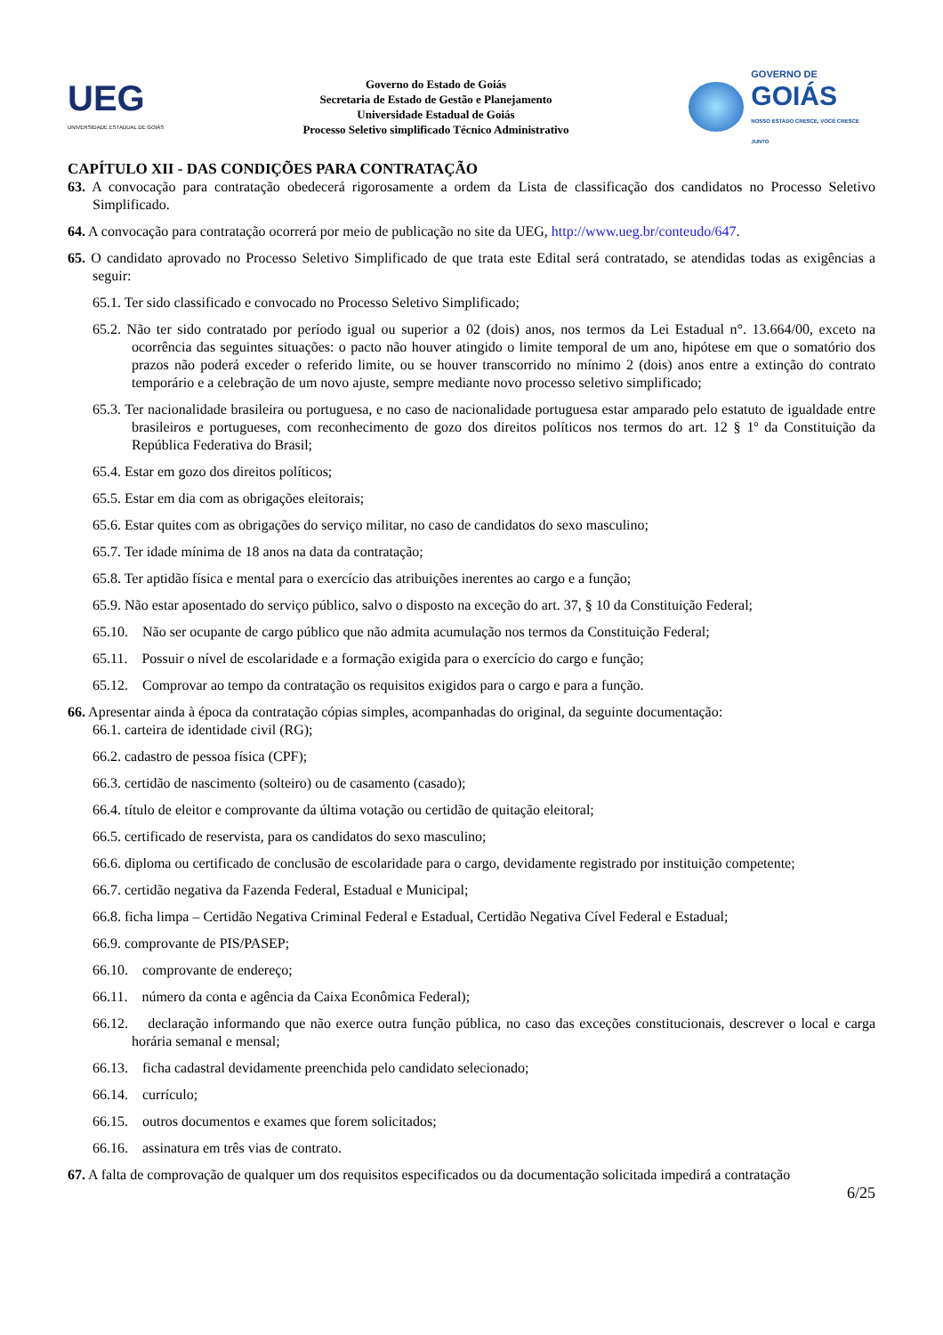UEG
UNIVERSIDADE ESTADUAL DE GOIÁS
Governo do Estado de Goiás
Secretaria de Estado de Gestão e Planejamento
Universidade Estadual de Goiás
Processo Seletivo simplificado Técnico Administrativo
GOVERNO DE
GOIÁS
NOSSO ESTADO CRESCE, VOCÊ CRESCE JUNTO
CAPÍTULO XII - DAS CONDIÇÕES PARA CONTRATAÇÃO
63. A convocação para contratação obedecerá rigorosamente a ordem da Lista de classificação dos candidatos no Processo Seletivo Simplificado.
64. A convocação para contratação ocorrerá por meio de publicação no site da UEG, http://www.ueg.br/conteudo/647.
65. O candidato aprovado no Processo Seletivo Simplificado de que trata este Edital será contratado, se atendidas todas as exigências a seguir:
65.1. Ter sido classificado e convocado no Processo Seletivo Simplificado;
65.2. Não ter sido contratado por período igual ou superior a 02 (dois) anos, nos termos da Lei Estadual n°. 13.664/00, exceto na ocorrência das seguintes situações: o pacto não houver atingido o limite temporal de um ano, hipótese em que o somatório dos prazos não poderá exceder o referido limite, ou se houver transcorrido no mínimo 2 (dois) anos entre a extinção do contrato temporário e a celebração de um novo ajuste, sempre mediante novo processo seletivo simplificado;
65.3. Ter nacionalidade brasileira ou portuguesa, e no caso de nacionalidade portuguesa estar amparado pelo estatuto de igualdade entre brasileiros e portugueses, com reconhecimento de gozo dos direitos políticos nos termos do art. 12 § 1º da Constituição da República Federativa do Brasil;
65.4. Estar em gozo dos direitos políticos;
65.5. Estar em dia com as obrigações eleitorais;
65.6. Estar quites com as obrigações do serviço militar, no caso de candidatos do sexo masculino;
65.7. Ter idade mínima de 18 anos na data da contratação;
65.8. Ter aptidão física e mental para o exercício das atribuições inerentes ao cargo e a função;
65.9. Não estar aposentado do serviço público, salvo o disposto na exceção do art. 37, § 10 da Constituição Federal;
65.10. Não ser ocupante de cargo público que não admita acumulação nos termos da Constituição Federal;
65.11. Possuir o nível de escolaridade e a formação exigida para o exercício do cargo e função;
65.12. Comprovar ao tempo da contratação os requisitos exigidos para o cargo e para a função.
66. Apresentar ainda à época da contratação cópias simples, acompanhadas do original, da seguinte documentação:
66.1. carteira de identidade civil (RG);
66.2. cadastro de pessoa física (CPF);
66.3. certidão de nascimento (solteiro) ou de casamento (casado);
66.4. título de eleitor e comprovante da última votação ou certidão de quitação eleitoral;
66.5. certificado de reservista, para os candidatos do sexo masculino;
66.6. diploma ou certificado de conclusão de escolaridade para o cargo, devidamente registrado por instituição competente;
66.7. certidão negativa da Fazenda Federal, Estadual e Municipal;
66.8. ficha limpa – Certidão Negativa Criminal Federal e Estadual, Certidão Negativa Cível Federal e Estadual;
66.9. comprovante de PIS/PASEP;
66.10. comprovante de endereço;
66.11. número da conta e agência da Caixa Econômica Federal);
66.12. declaração informando que não exerce outra função pública, no caso das exceções constitucionais, descrever o local e carga horária semanal e mensal;
66.13. ficha cadastral devidamente preenchida pelo candidato selecionado;
66.14. currículo;
66.15. outros documentos e exames que forem solicitados;
66.16. assinatura em três vias de contrato.
67. A falta de comprovação de qualquer um dos requisitos especificados ou da documentação solicitada impedirá a contratação
6/25